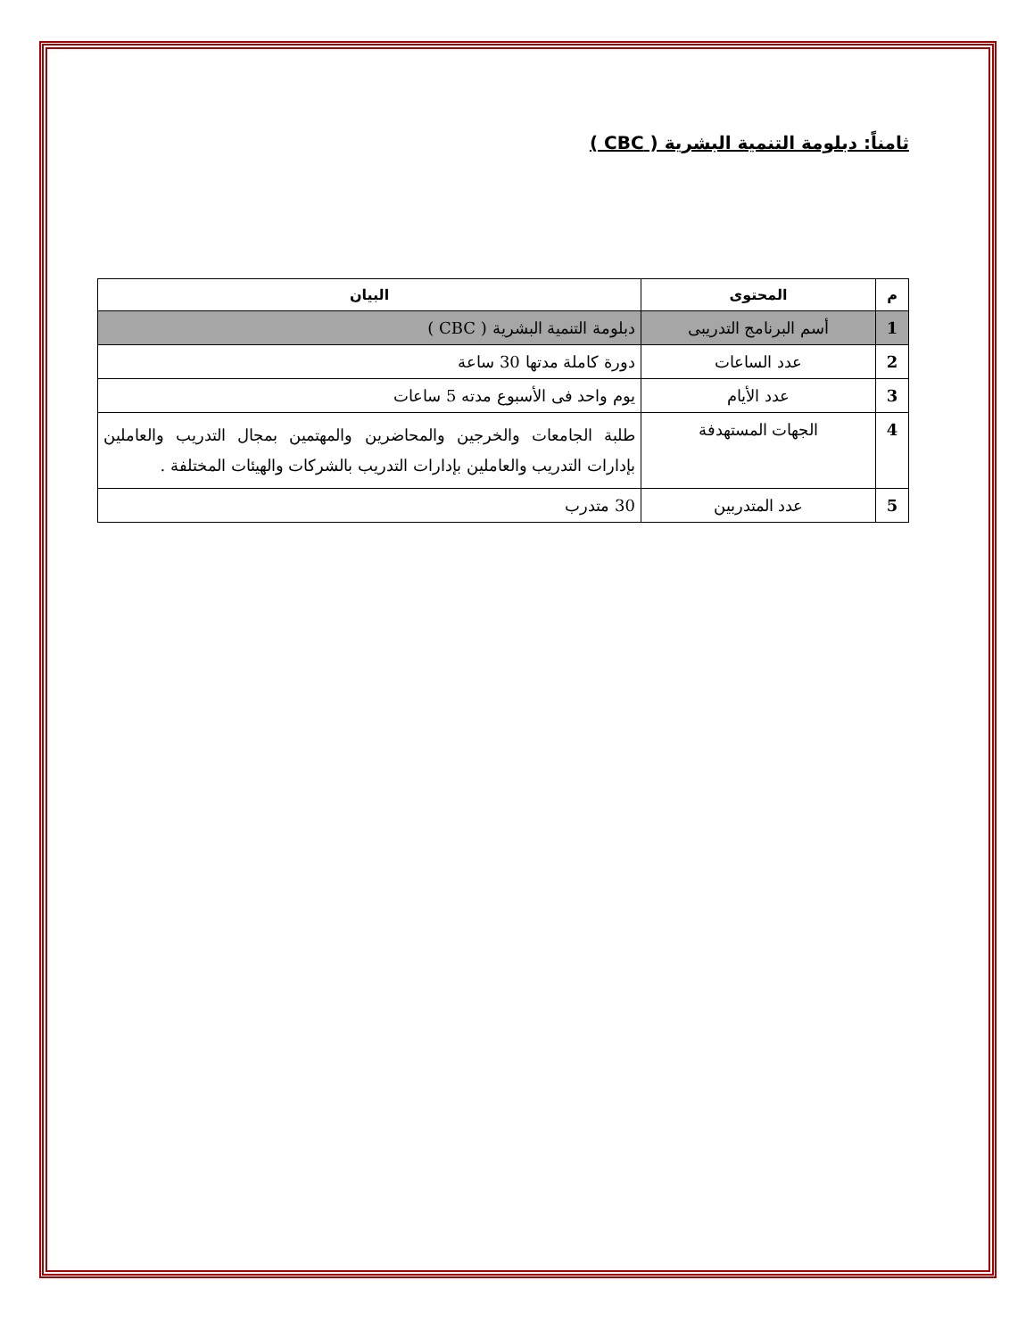ثامناً: دبلومة التنمية البشرية ( CBC )
| م | المحتوى | البيان |
| --- | --- | --- |
| 1 | أسم البرنامج التدريبى | دبلومة التنمية البشرية ( CBC ) |
| 2 | عدد الساعات | دورة كاملة مدتها 30 ساعة |
| 3 | عدد الأيام | يوم واحد فى الأسبوع مدته 5 ساعات |
| 4 | الجهات المستهدفة | طلبة الجامعات والخرجين والمحاضرين والمهتمين بمجال التدريب والعاملين بإدارات التدريب والعاملين بإدارات التدريب بالشركات والهيئات المختلفة . |
| 5 | عدد المتدربين | 30 متدرب |